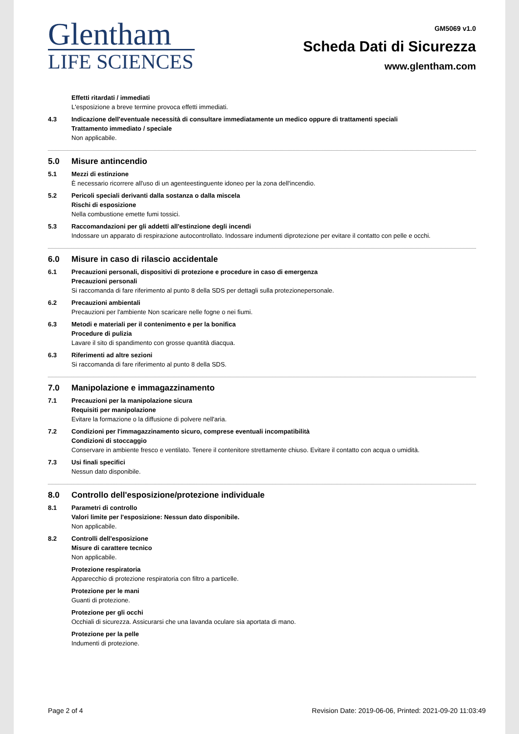Glentham
LIFE SCIENCES
GM5069 v1.0
Scheda Dati di Sicurezza
www.glentham.com
Effetti ritardati / immediati
L'esposizione a breve termine provoca effetti immediati.
4.3 Indicazione dell'eventuale necessità di consultare immediatamente un medico oppure di trattamenti speciali
Trattamento immediato / speciale
Non applicabile.
5.0 Misure antincendio
5.1 Mezzi di estinzione
È necessario ricorrere all'uso di un agenteestinguente idoneo per la zona dell'incendio.
5.2 Pericoli speciali derivanti dalla sostanza o dalla miscela
Rischi di esposizione
Nella combustione emette fumi tossici.
5.3 Raccomandazioni per gli addetti all'estinzione degli incendi
Indossare un apparato di respirazione autocontrollato. Indossare indumenti diprotezione per evitare il contatto con pelle e occhi.
6.0 Misure in caso di rilascio accidentale
6.1 Precauzioni personali, dispositivi di protezione e procedure in caso di emergenza
Precauzioni personali
Si raccomanda di fare riferimento al punto 8 della SDS per dettagli sulla protezionepersonale.
6.2 Precauzioni ambientali
Precauzioni per l'ambiente Non scaricare nelle fogne o nei fiumi.
6.3 Metodi e materiali per il contenimento e per la bonifica
Procedure di pulizia
Lavare il sito di spandimento con grosse quantità diacqua.
6.3 Riferimenti ad altre sezioni
Si raccomanda di fare riferimento al punto 8 della SDS.
7.0 Manipolazione e immagazzinamento
7.1 Precauzioni per la manipolazione sicura
Requisiti per manipolazione
Evitare la formazione o la diffusione di polvere nell'aria.
7.2 Condizioni per l'immagazzinamento sicuro, comprese eventuali incompatibilità
Condizioni di stoccaggio
Conservare in ambiente fresco e ventilato. Tenere il contenitore strettamente chiuso. Evitare il contatto con acqua o umidità.
7.3 Usi finali specifici
Nessun dato disponibile.
8.0 Controllo dell'esposizione/protezione individuale
8.1 Parametri di controllo
Valori limite per l'esposizione: Nessun dato disponibile.
Non applicabile.
8.2 Controlli dell'esposizione
Misure di carattere tecnico
Non applicabile.
Protezione respiratoria
Apparecchio di protezione respiratoria con filtro a particelle.
Protezione per le mani
Guanti di protezione.
Protezione per gli occhi
Occhiali di sicurezza. Assicurarsi che una lavanda oculare sia aportata di mano.
Protezione per la pelle
Indumenti di protezione.
Page 2 of 4 Revision Date: 2019-06-06, Printed: 2021-09-20 11:03:49